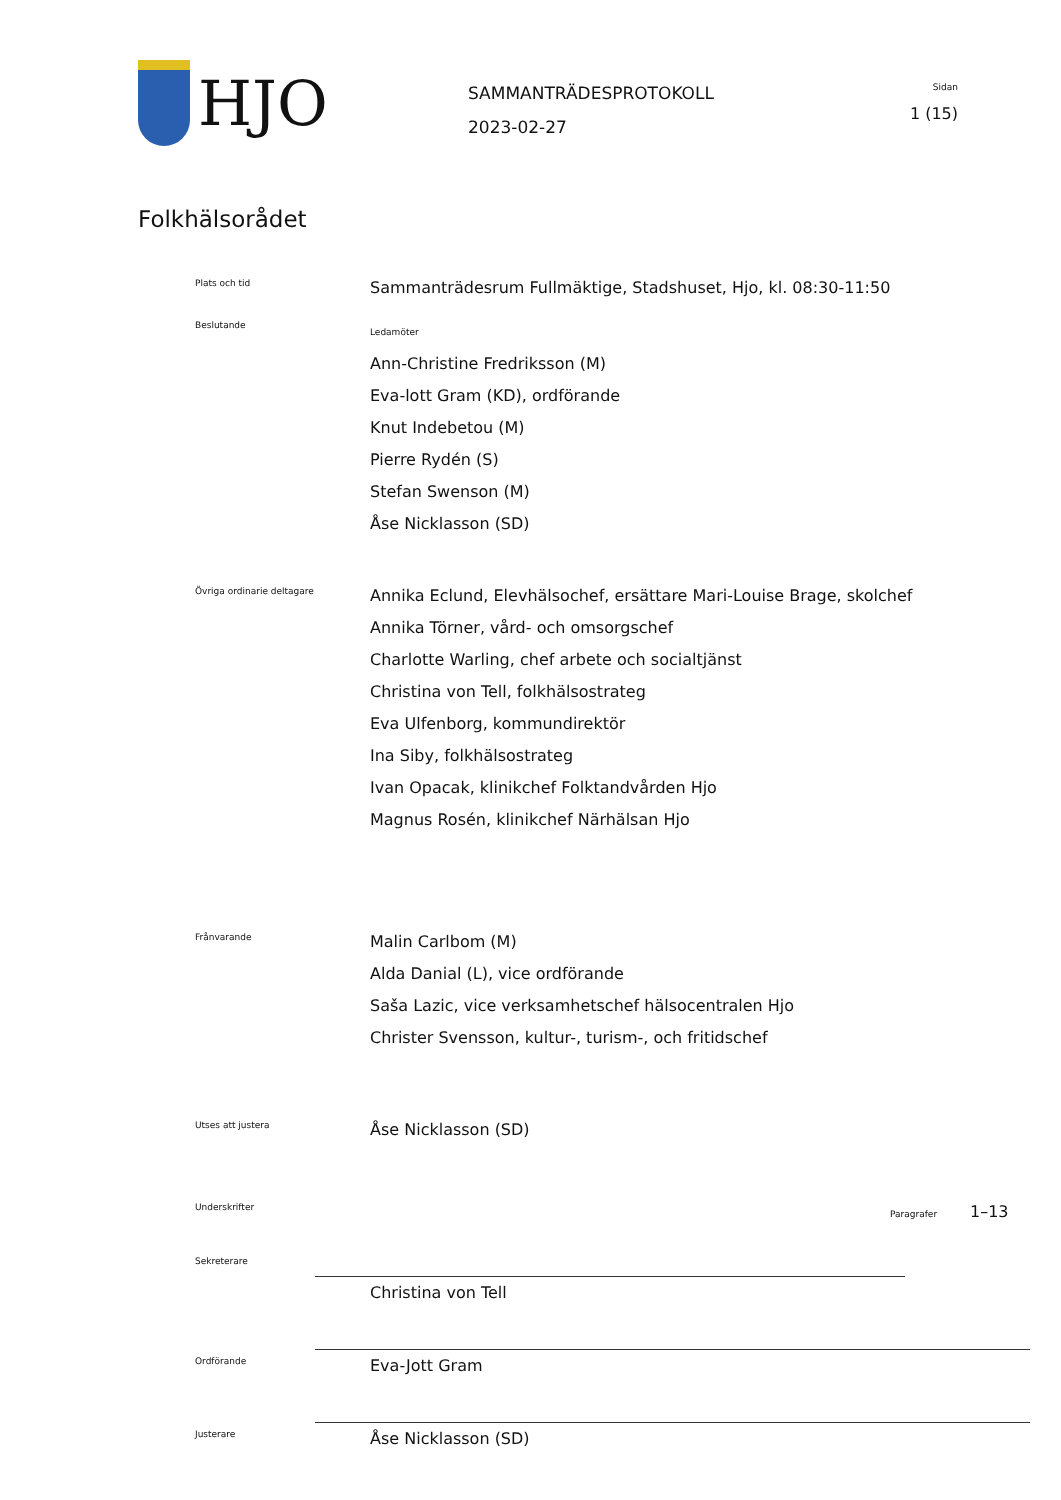HJO
SAMMANTRÄDESPROTOKOLL
2023-02-27
Sidan
1 (15)
Folkhälsorådet
Plats och tid
Sammanträdesrum Fullmäktige, Stadshuset, Hjo, kl. 08:30-11:50
Beslutande
Ledamöter
Ann-Christine Fredriksson (M)
Eva-lott Gram (KD), ordförande
Knut Indebetou (M)
Pierre Rydén (S)
Stefan Swenson (M)
Åse Nicklasson (SD)
Övriga ordinarie deltagare
Annika Eclund, Elevhälsochef, ersättare Mari-Louise Brage, skolchef
Annika Törner, vård- och omsorgschef
Charlotte Warling, chef arbete och socialtjänst
Christina von Tell, folkhälsostrateg
Eva Ulfenborg, kommundirektör
Ina Siby, folkhälsostrateg
Ivan Opacak, klinikchef Folktandvården Hjo
Magnus Rosén, klinikchef Närhälsan Hjo
Frånvarande
Malin Carlbom (M)
Alda Danial (L), vice ordförande
Saša Lazic, vice verksamhetschef hälsocentralen Hjo
Christer Svensson, kultur-, turism-, och fritidschef
Utses att justera
Åse Nicklasson (SD)
Underskrifter
Paragrafer 1–13
Sekreterare
Christina von Tell
Ordförande
Eva-Jott Gram
Justerare
Åse Nicklasson (SD)